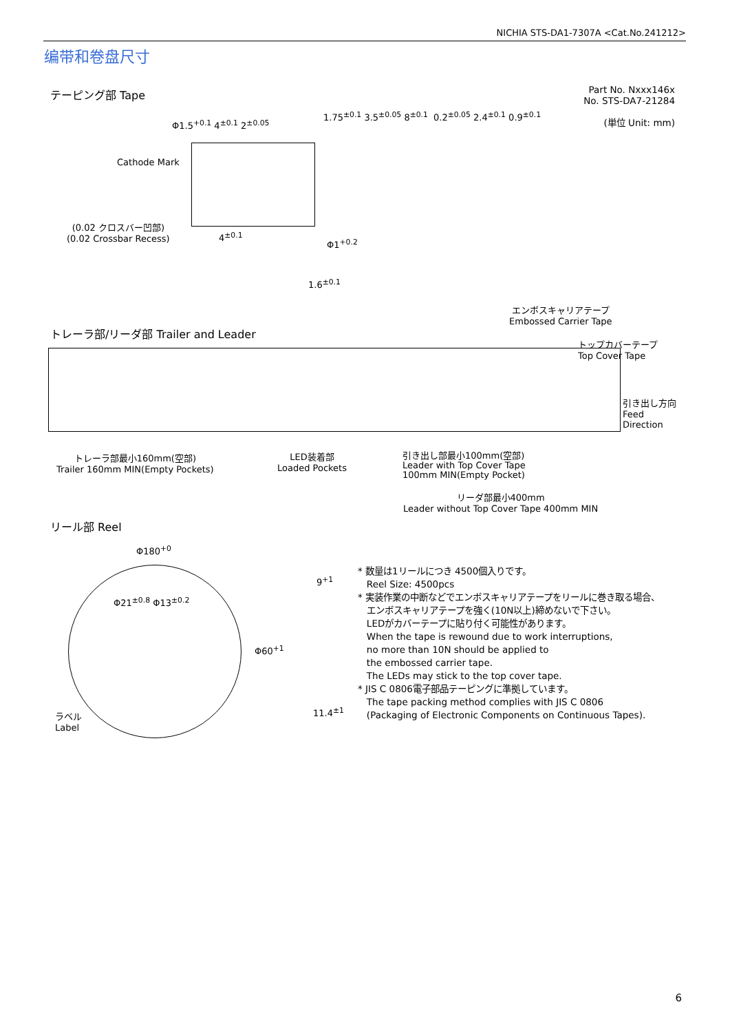NICHIA STS-DA1-7307A <Cat.No.241212>
编带和卷盘尺寸
テーピング部 Tape
Part No. Nxxx146x
No. STS-DA7-21284
(単位 Unit: mm)
Cathode Mark
(0.02 クロスバー凹部)
(0.02 Crossbar Recess)
Φ1.5<sup>+0.1</sup> 4<sup>±0.1</sup> 2<sup>±0.05</sup>
Φ1<sup>+0.2</sup>
0.2<sup>±0.05</sup> 2.4<sup>±0.1</sup> 0.9<sup>±0.1</sup>
1.75<sup>±0.1</sup> 3.5<sup>±0.05</sup> 8<sup>±0.1</sup>
1.6<sup>±0.1</sup>
4<sup>±0.1</sup>
エンボスキャリアテープ
Embossed Carrier Tape
トレーラ部/リーダ部 Trailer and Leader
トップカバーテープ
Top Cover Tape
引き出し方向
Feed
Direction
トレーラ部最小160mm(空部)
Trailer 160mm MIN(Empty Pockets)
LED装着部
Loaded Pockets
引き出し部最小100mm(空部)
Leader with Top Cover Tape
100mm MIN(Empty Pocket)
リーダ部最小400mm
Leader without Top Cover Tape 400mm MIN
リール部 Reel
Φ180<sup>+0</sup>
Φ21<sup>±0.8</sup> Φ13<sup>±0.2</sup>
ラベル
Label
9<sup>+1</sup>
Φ60<sup>+1</sup>
11.4<sup>±1</sup>
* 数量は1リールにつき 4500個入りです。
Reel Size: 4500pcs
* 実装作業の中断などでエンボスキャリアテープをリールに巻き取る場合、
エンボスキャリアテープを強く(10N以上)締めないで下さい。
LEDがカバーテープに貼り付く可能性があります。
When the tape is rewound due to work interruptions,
no more than 10N should be applied to
the embossed carrier tape.
The LEDs may stick to the top cover tape.
* JIS C 0806電子部品テーピングに準拠しています。
The tape packing method complies with JIS C 0806
(Packaging of Electronic Components on Continuous Tapes).
6